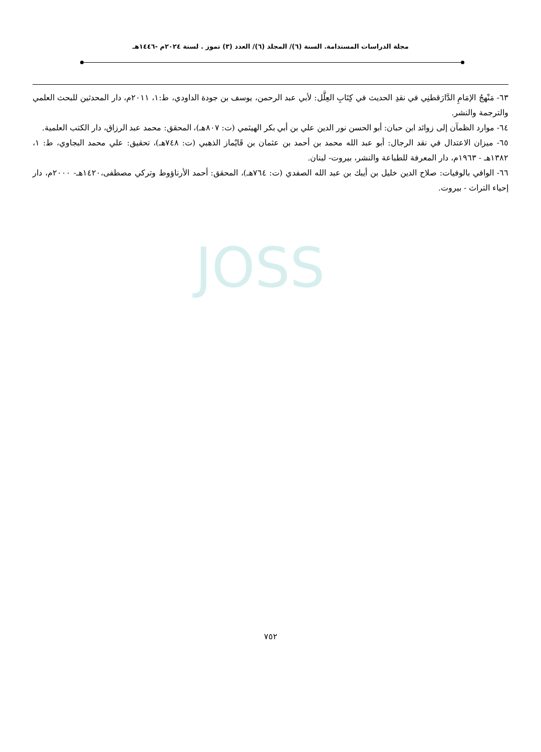مجلة الدراسات المستدامة. السنة (٦)/ المجلد (٦)/ العدد (٣) تموز . لسنة ٢٠٢٤م -١٤٤٦هـ
JOSS
٦٣- مَنْهجُ الإمَامِ الدَّارَقطنِي في نقدِ الحديث في كِتَابِ العِلَّل: لأبي عبد الرحمن، يوسف بن جودة الداودي، ط:١، ٢٠١١م، دار المحدثين للبحث العلمي والترجمة والنشر.
٦٤- موارد الظمآن إلى زوائد ابن حبان: أبو الحسن نور الدين علي بن أبي بكر الهيثمي (ت: ٨٠٧هـ)، المحقق: محمد عبد الرزاق، دار الكتب العلمية.
٦٥- ميزان الاعتدال في نقد الرجال: أبو عبد الله محمد بن أحمد بن عثمان بن قَايْماز الذهبي (ت: ٧٤٨هـ)، تحقيق: علي محمد البجاوي، ط: ١، ١٣٨٢هـ - ١٩٦٣م، دار المعرفة للطباعة والنشر، بيروت- لبنان.
٦٦- الوافي بالوفيات: صلاح الدين خليل بن أيبك بن عبد الله الصفدي (ت: ٧٦٤هـ)، المحقق: أحمد الأرناؤوط وتركي مصطفى،١٤٢٠هـ- ٢٠٠٠م، دار إحياء التراث - بيروت.
٧٥٢